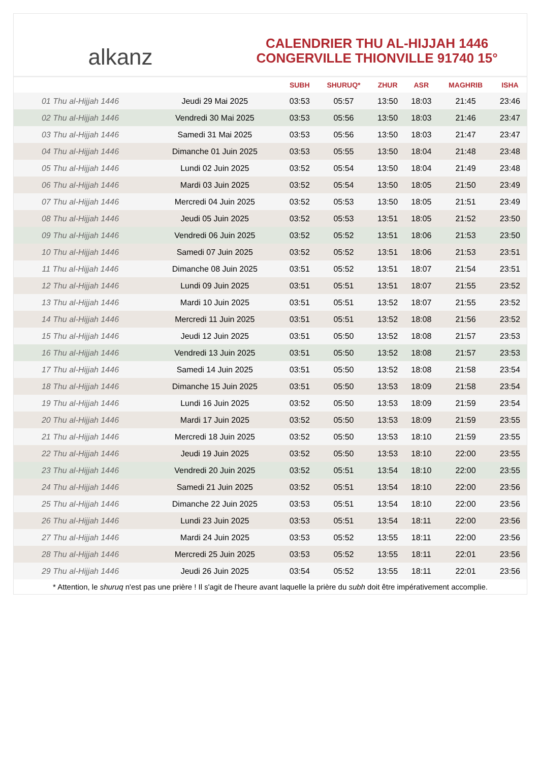alkanz
CALENDRIER THU AL-HIJJAH 1446
CONGERVILLE THIONVILLE 91740 15°
| | | SUBH | SHURUQ* | ZHUR | ASR | MAGHRIB | ISHA |
| --- | --- | --- | --- | --- | --- | --- | --- |
| 01 Thu al-Hijjah 1446 | Jeudi 29 Mai 2025 | 03:53 | 05:57 | 13:50 | 18:03 | 21:45 | 23:46 |
| 02 Thu al-Hijjah 1446 | Vendredi 30 Mai 2025 | 03:53 | 05:56 | 13:50 | 18:03 | 21:46 | 23:47 |
| 03 Thu al-Hijjah 1446 | Samedi 31 Mai 2025 | 03:53 | 05:56 | 13:50 | 18:03 | 21:47 | 23:47 |
| 04 Thu al-Hijjah 1446 | Dimanche 01 Juin 2025 | 03:53 | 05:55 | 13:50 | 18:04 | 21:48 | 23:48 |
| 05 Thu al-Hijjah 1446 | Lundi 02 Juin 2025 | 03:52 | 05:54 | 13:50 | 18:04 | 21:49 | 23:48 |
| 06 Thu al-Hijjah 1446 | Mardi 03 Juin 2025 | 03:52 | 05:54 | 13:50 | 18:05 | 21:50 | 23:49 |
| 07 Thu al-Hijjah 1446 | Mercredi 04 Juin 2025 | 03:52 | 05:53 | 13:50 | 18:05 | 21:51 | 23:49 |
| 08 Thu al-Hijjah 1446 | Jeudi 05 Juin 2025 | 03:52 | 05:53 | 13:51 | 18:05 | 21:52 | 23:50 |
| 09 Thu al-Hijjah 1446 | Vendredi 06 Juin 2025 | 03:52 | 05:52 | 13:51 | 18:06 | 21:53 | 23:50 |
| 10 Thu al-Hijjah 1446 | Samedi 07 Juin 2025 | 03:52 | 05:52 | 13:51 | 18:06 | 21:53 | 23:51 |
| 11 Thu al-Hijjah 1446 | Dimanche 08 Juin 2025 | 03:51 | 05:52 | 13:51 | 18:07 | 21:54 | 23:51 |
| 12 Thu al-Hijjah 1446 | Lundi 09 Juin 2025 | 03:51 | 05:51 | 13:51 | 18:07 | 21:55 | 23:52 |
| 13 Thu al-Hijjah 1446 | Mardi 10 Juin 2025 | 03:51 | 05:51 | 13:52 | 18:07 | 21:55 | 23:52 |
| 14 Thu al-Hijjah 1446 | Mercredi 11 Juin 2025 | 03:51 | 05:51 | 13:52 | 18:08 | 21:56 | 23:52 |
| 15 Thu al-Hijjah 1446 | Jeudi 12 Juin 2025 | 03:51 | 05:50 | 13:52 | 18:08 | 21:57 | 23:53 |
| 16 Thu al-Hijjah 1446 | Vendredi 13 Juin 2025 | 03:51 | 05:50 | 13:52 | 18:08 | 21:57 | 23:53 |
| 17 Thu al-Hijjah 1446 | Samedi 14 Juin 2025 | 03:51 | 05:50 | 13:52 | 18:08 | 21:58 | 23:54 |
| 18 Thu al-Hijjah 1446 | Dimanche 15 Juin 2025 | 03:51 | 05:50 | 13:53 | 18:09 | 21:58 | 23:54 |
| 19 Thu al-Hijjah 1446 | Lundi 16 Juin 2025 | 03:52 | 05:50 | 13:53 | 18:09 | 21:59 | 23:54 |
| 20 Thu al-Hijjah 1446 | Mardi 17 Juin 2025 | 03:52 | 05:50 | 13:53 | 18:09 | 21:59 | 23:55 |
| 21 Thu al-Hijjah 1446 | Mercredi 18 Juin 2025 | 03:52 | 05:50 | 13:53 | 18:10 | 21:59 | 23:55 |
| 22 Thu al-Hijjah 1446 | Jeudi 19 Juin 2025 | 03:52 | 05:50 | 13:53 | 18:10 | 22:00 | 23:55 |
| 23 Thu al-Hijjah 1446 | Vendredi 20 Juin 2025 | 03:52 | 05:51 | 13:54 | 18:10 | 22:00 | 23:55 |
| 24 Thu al-Hijjah 1446 | Samedi 21 Juin 2025 | 03:52 | 05:51 | 13:54 | 18:10 | 22:00 | 23:56 |
| 25 Thu al-Hijjah 1446 | Dimanche 22 Juin 2025 | 03:53 | 05:51 | 13:54 | 18:10 | 22:00 | 23:56 |
| 26 Thu al-Hijjah 1446 | Lundi 23 Juin 2025 | 03:53 | 05:51 | 13:54 | 18:11 | 22:00 | 23:56 |
| 27 Thu al-Hijjah 1446 | Mardi 24 Juin 2025 | 03:53 | 05:52 | 13:55 | 18:11 | 22:00 | 23:56 |
| 28 Thu al-Hijjah 1446 | Mercredi 25 Juin 2025 | 03:53 | 05:52 | 13:55 | 18:11 | 22:01 | 23:56 |
| 29 Thu al-Hijjah 1446 | Jeudi 26 Juin 2025 | 03:54 | 05:52 | 13:55 | 18:11 | 22:01 | 23:56 |
* Attention, le shuruq n'est pas une prière ! Il s'agit de l'heure avant laquelle la prière du subh doit être impérativement accomplie.